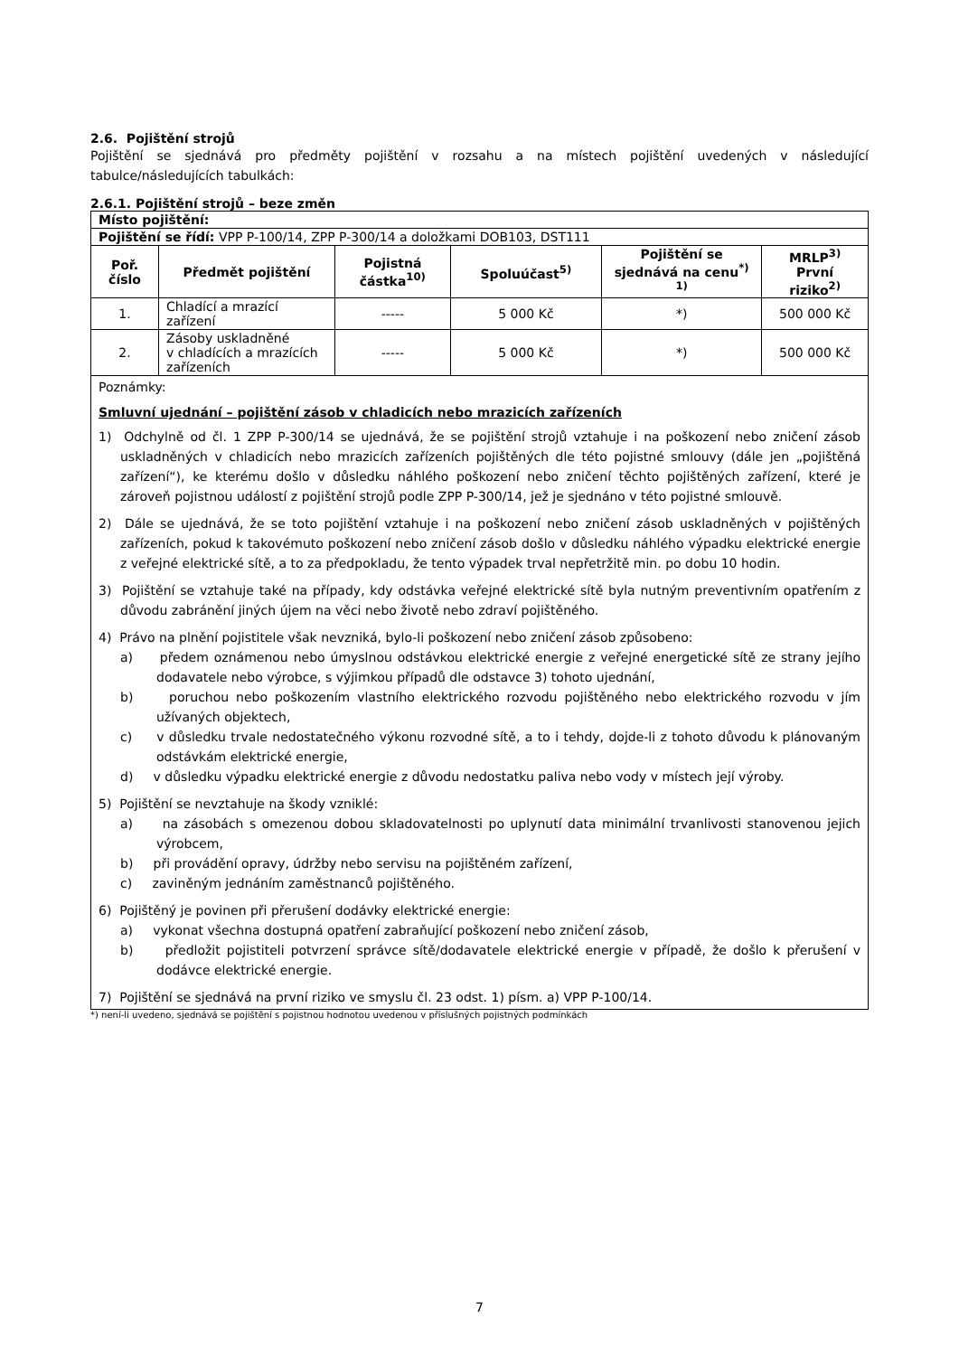2.6. Pojištění strojů
Pojištění se sjednává pro předměty pojištění v rozsahu a na místech pojištění uvedených v následující tabulce/následujících tabulkách:
2.6.1. Pojištění strojů – beze změn
| Místo pojištění: | | | | | |
| Pojištění se řídí: VPP P-100/14, ZPP P-300/14 a doložkami DOB103, DST111 | | | | | |
| Poř. číslo | Předmět pojištění | Pojistná částka<sup>10)</sup> | Spoluúčast<sup>5)</sup> | Pojištění se sjednává na cenu<sup>*) 1)</sup> | MRLP<sup>3)</sup> První riziko<sup>2)</sup> |
| 1. | Chladící a mrazící zařízení | ----- | 5 000 Kč | *) | 500 000 Kč |
| 2. | Zásoby uskladněné v chladících a mrazících zařízeních | ----- | 5 000 Kč | *) | 500 000 Kč |
| Poznámky: Smluvní ujednání – pojištění zásob v chladicích nebo mrazicích zařízeních 1) Odchylně od čl. 1 ZPP P-300/14 se ujednává, že se pojištění strojů vztahuje i na poškození nebo zničení zásob uskladněných v chladicích nebo mrazicích zařízeních pojištěných dle této pojistné smlouvy (dále jen „pojištěná zařízení“), ke kterému došlo v důsledku náhlého poškození nebo zničení těchto pojištěných zařízení, které je zároveň pojistnou událostí z pojištění strojů podle ZPP P-300/14, jež je sjednáno v této pojistné smlouvě. 2) Dále se ujednává, že se toto pojištění vztahuje i na poškození nebo zničení zásob uskladněných v pojištěných zařízeních, pokud k takovémuto poškození nebo zničení zásob došlo v důsledku náhlého výpadku elektrické energie z veřejné elektrické sítě, a to za předpokladu, že tento výpadek trval nepřetržitě min. po dobu 10 hodin. 3) Pojištění se vztahuje také na případy, kdy odstávka veřejné elektrické sítě byla nutným preventivním opatřením z důvodu zabránění jiných újem na věci nebo životě nebo zdraví pojištěného. 4) Právo na plnění pojistitele však nevzniká, bylo-li poškození nebo zničení zásob způsobeno: a) předem oznámenou nebo úmyslnou odstávkou elektrické energie z veřejné energetické sítě ze strany jejího dodavatele nebo výrobce, s výjimkou případů dle odstavce 3) tohoto ujednání, b) poruchou nebo poškozením vlastního elektrického rozvodu pojištěného nebo elektrického rozvodu v jím užívaných objektech, c) v důsledku trvale nedostatečného výkonu rozvodné sítě, a to i tehdy, dojde-li z tohoto důvodu k plánovaným odstávkám elektrické energie, d) v důsledku výpadku elektrické energie z důvodu nedostatku paliva nebo vody v místech její výroby. 5) Pojištění se nevztahuje na škody vzniklé: a) na zásobách s omezenou dobou skladovatelnosti po uplynutí data minimální trvanlivosti stanovenou jejich výrobcem, b) při provádění opravy, údržby nebo servisu na pojištěném zařízení, c) zaviněným jednáním zaměstnanců pojištěného. 6) Pojištěný je povinen při přerušení dodávky elektrické energie: a) vykonat všechna dostupná opatření zabraňující poškození nebo zničení zásob, b) předložit pojistiteli potvrzení správce sítě/dodavatele elektrické energie v případě, že došlo k přerušení v dodávce elektrické energie. 7) Pojištění se sjednává na první riziko ve smyslu čl. 23 odst. 1) písm. a) VPP P-100/14. | | | | | |
*) není-li uvedeno, sjednává se pojištění s pojistnou hodnotou uvedenou v příslušných pojistných podmínkách
7